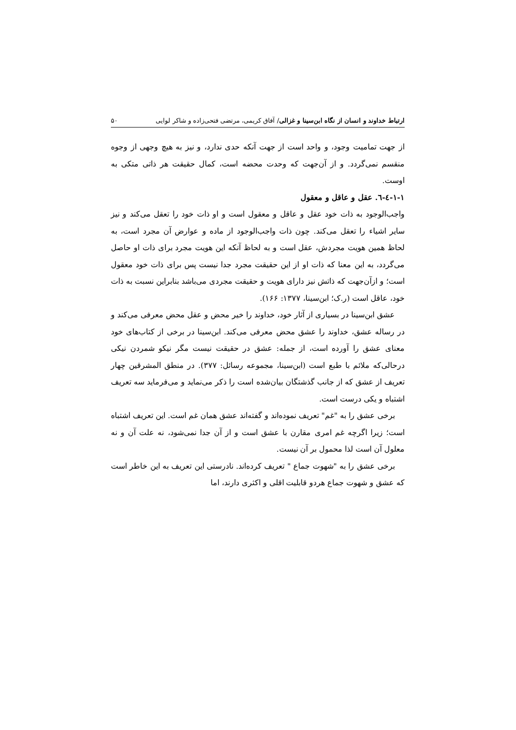ارتباط خداوند و انسان از نگاه ابن‌سینا و غزالی/ آفاق کریمی، مرتضی فتحی‌زاده و شاکر لوایی ۵۰
از جهت تمامیت وجود، و واحد است از جهت آنکه حدی ندارد، و نیز به هیچ وجهی از وجوه منقسم نمی‌گردد. و از آن‌جهت که وحدت محضه است، کمال حقیقت هر ذاتی متکی به اوست.
۱-۱-٤-٦. عقل و عاقل و معقول
واجب‌الوجود به ذات خود عقل و عاقل و معقول است و او ذات خود را تعقل می‌کند و نیز سایر اشیاء را تعقل می‌کند. چون ذات واجب‌الوجود از ماده و عوارض آن مجرد است، به لحاظ همین هویت مجردش، عقل است و به لحاظ آنکه این هویت مجرد برای ذات او حاصل می‌گردد، به این معنا که ذات او از این حقیقت مجرد جدا نیست پس برای ذات خود معقول است؛ و ازآن‌جهت که ذاتش نیز دارای هویت و حقیقت مجردی می‌باشد بنابراین نسبت به ذات خود، عاقل است (ر.ک؛ ابن‌سینا، ۱۳۷۷: ۱۶۶).
عشق ابن‌سینا در بسیاری از آثار خود، خداوند را خیر محض و عقل محض معرفی می‌کند و در رساله عشق، خداوند را عشق محض معرفی می‌کند. ابن‌سینا در برخی از کتاب‌های خود معنای عشق را آورده است، از جمله: عشق در حقیقت نیست مگر نیکو شمردن نیکی درحالی‌که ملائم با طبع است (ابن‌سینا، مجموعه رسائل: ۳۷۷). در منطق المشرقین چهار تعریف از عشق که از جانب گذشتگان بیان‌شده است را ذکر می‌نماید و می‌فرماید سه تعریف اشتباه و یکی درست است.
برخی عشق را به "غم" تعریف نموده‌اند و گفته‌اند عشق همان غم است. این تعریف اشتباه است؛ زیرا اگرچه غم امری مقارن با عشق است و از آن جدا نمی‌شود، نه علت آن و نه معلول آن است لذا محمول بر آن نیست.
برخی عشق را به "شهوت جماع " تعریف کرده‌اند. نادرستی این تعریف به این خاطر است که عشق و شهوت جماع هردو قابلیت اقلی و اکثری دارند، اما